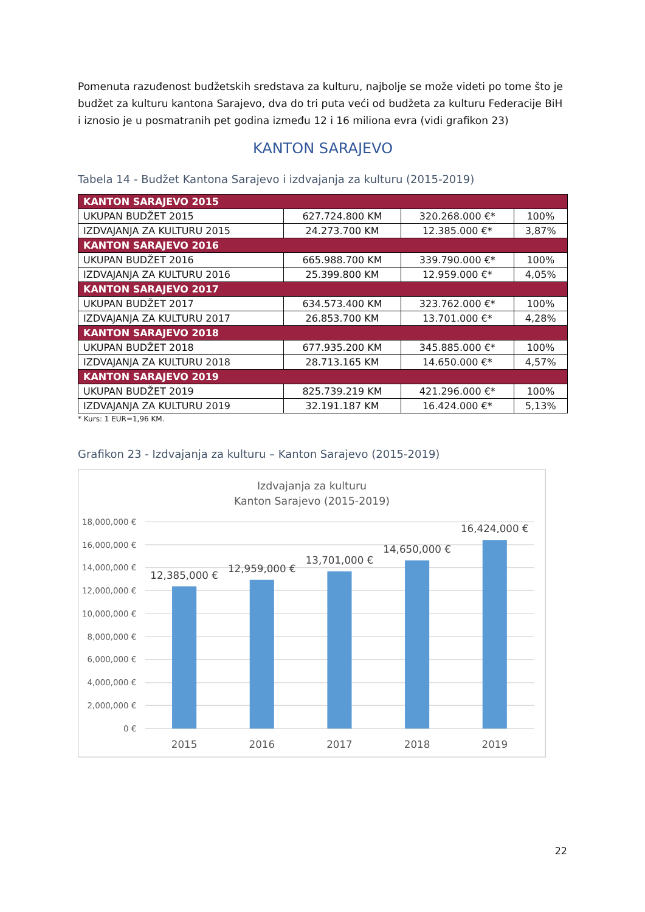Pomenuta razuđenost budžetskih sredstava za kulturu, najbolje se može videti po tome što je budžet za kulturu kantona Sarajevo, dva do tri puta veći od budžeta za kulturu Federacije BiH i iznosio je u posmatranih pet godina između 12 i 16 miliona evra (vidi grafikon 23)
KANTON SARAJEVO
Tabela 14 - Budžet Kantona Sarajevo i izdvajanja za kulturu (2015-2019)
| KANTON SARAJEVO 2015 | | | |
| UKUPAN BUDŽET 2015 | 627.724.800 KM | 320.268.000 €* | 100% |
| IZDVAJANJA ZA KULTURU 2015 | 24.273.700 KM | 12.385.000 €* | 3,87% |
| KANTON SARAJEVO 2016 | | | |
| UKUPAN BUDŽET 2016 | 665.988.700 KM | 339.790.000 €* | 100% |
| IZDVAJANJA ZA KULTURU 2016 | 25.399.800 KM | 12.959.000 €* | 4,05% |
| KANTON SARAJEVO 2017 | | | |
| UKUPAN BUDŽET 2017 | 634.573.400 KM | 323.762.000 €* | 100% |
| IZDVAJANJA ZA KULTURU 2017 | 26.853.700 KM | 13.701.000 €* | 4,28% |
| KANTON SARAJEVO 2018 | | | |
| UKUPAN BUDŽET 2018 | 677.935.200 KM | 345.885.000 €* | 100% |
| IZDVAJANJA ZA KULTURU 2018 | 28.713.165 KM | 14.650.000 €* | 4,57% |
| KANTON SARAJEVO 2019 | | | |
| UKUPAN BUDŽET 2019 | 825.739.219 KM | 421.296.000 €* | 100% |
| IZDVAJANJA ZA KULTURU 2019 | 32.191.187 KM | 16.424.000 €* | 5,13% |
* Kurs: 1 EUR=1,96 KM.
Grafikon 23 - Izdvajanja za kulturu – Kanton Sarajevo (2015-2019)
Izdvajanja za kulturu
Kanton Sarajevo (2015-2019)
18,000,000 €
16,000,000 €
14,000,000 €
12,000,000 €
10,000,000 €
8,000,000 €
6,000,000 €
4,000,000 €
2,000,000 €
0 €
12,385,000 €
12,959,000 €
13,701,000 €
14,650,000 €
16,424,000 €
2015
2016
2017
2018
2019
22